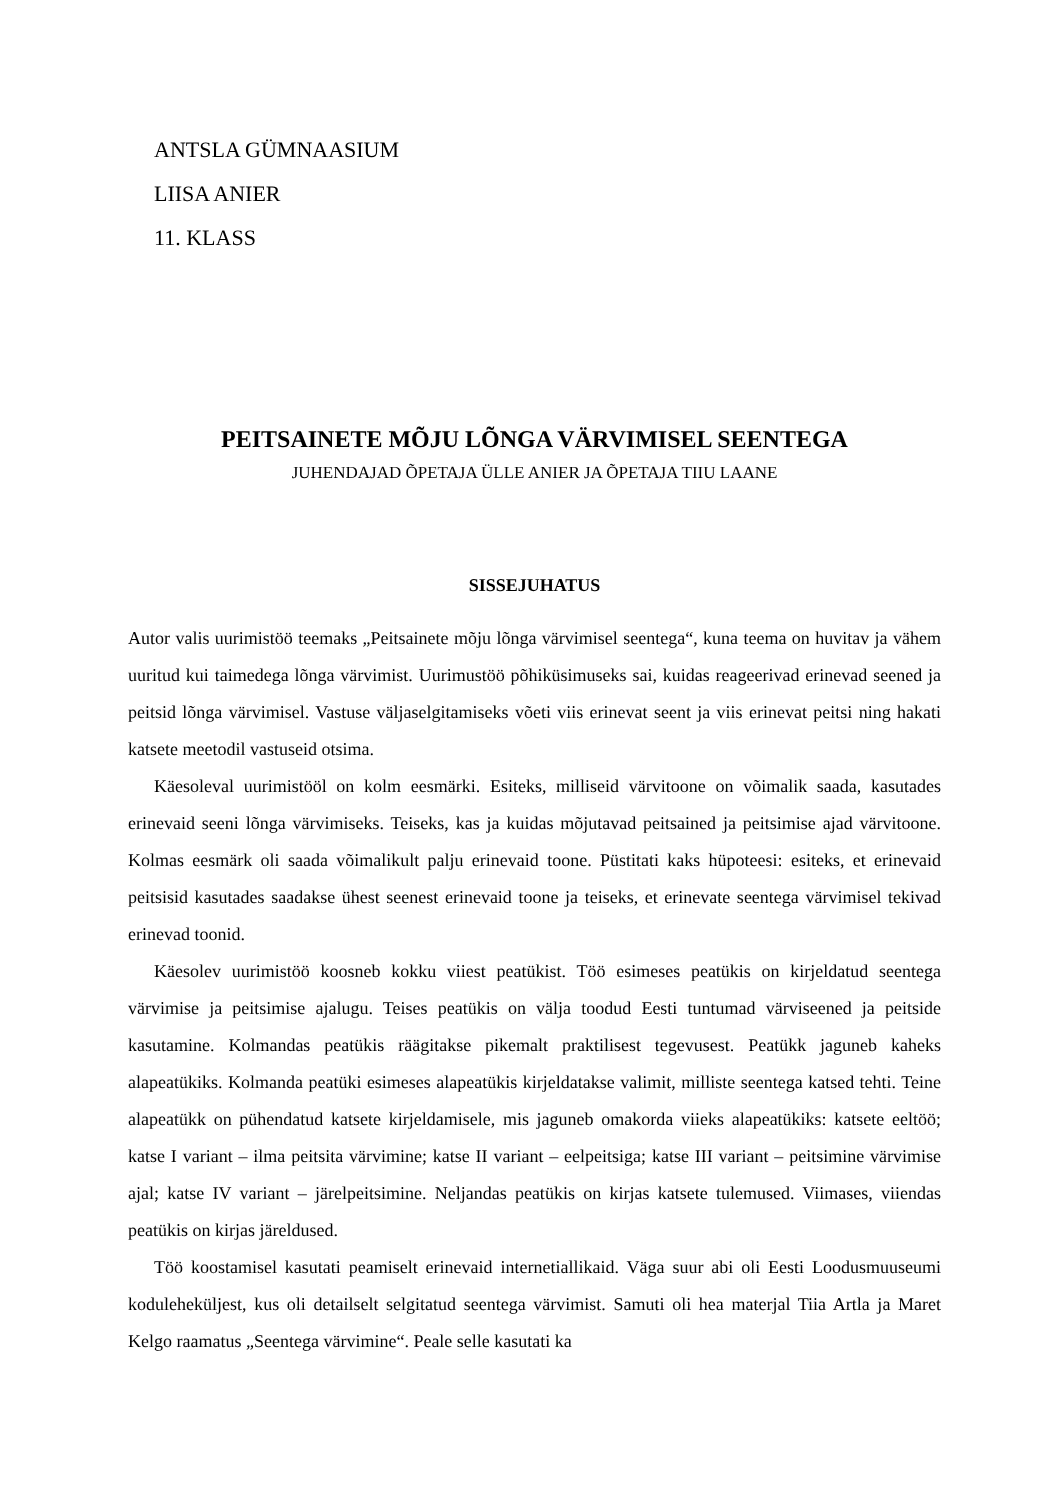ANTSLA GÜMNAASIUM
LIISA ANIER
11. KLASS
PEITSAINETE MÕJU LÕNGA VÄRVIMISEL SEENTEGA
JUHENDAJAD ÕPETAJA ÜLLE ANIER JA ÕPETAJA TIIU LAANE
SISSEJUHATUS
Autor valis uurimistöö teemaks „Peitsainete mõju lõnga värvimisel seentega“, kuna teema on huvitav ja vähem uuritud kui taimedega lõnga värvimist. Uurimustöö põhiküsimuseks sai, kuidas reageerivad erinevad seened ja peitsid lõnga värvimisel. Vastuse väljaselgitamiseks võeti viis erinevat seent ja viis erinevat peitsi ning hakati katsete meetodil vastuseid otsima.
Käesoleval uurimistööl on kolm eesmärki. Esiteks, milliseid värvitoone on võimalik saada, kasutades erinevaid seeni lõnga värvimiseks. Teiseks, kas ja kuidas mõjutavad peitsained ja peitsimise ajad värvitoone. Kolmas eesmärk oli saada võimalikult palju erinevaid toone. Püstitati kaks hüpoteesi: esiteks, et erinevaid peitsisid kasutades saadakse ühest seenest erinevaid toone ja teiseks, et erinevate seentega värvimisel tekivad erinevad toonid.
Käesolev uurimistöö koosneb kokku viiest peatükist. Töö esimeses peatükis on kirjeldatud seentega värvimise ja peitsimise ajalugu. Teises peatükis on välja toodud Eesti tuntumad värviseened ja peitside kasutamine. Kolmandas peatükis räägitakse pikemalt praktilisest tegevusest. Peatükk jaguneb kaheks alapeatükiks. Kolmanda peatüki esimeses alapeatükis kirjeldatakse valimit, milliste seentega katsed tehti. Teine alapeatükk on pühendatud katsete kirjeldamisele, mis jaguneb omakorda viieks alapeatükiks: katsete eeltöö; katse I variant – ilma peitsita värvimine; katse II variant – eelpeitsiga; katse III variant – peitsimine värvimise ajal; katse IV variant – järelpeitsimine. Neljandas peatükis on kirjas katsete tulemused. Viimases, viiendas peatükis on kirjas järeldused.
Töö koostamisel kasutati peamiselt erinevaid internetiallikaid. Väga suur abi oli Eesti Loodusmuuseumi koduleheküljest, kus oli detailselt selgitatud seentega värvimist. Samuti oli hea materjal Tiia Artla ja Maret Kelgo raamatus „Seentega värvimine“. Peale selle kasutati ka